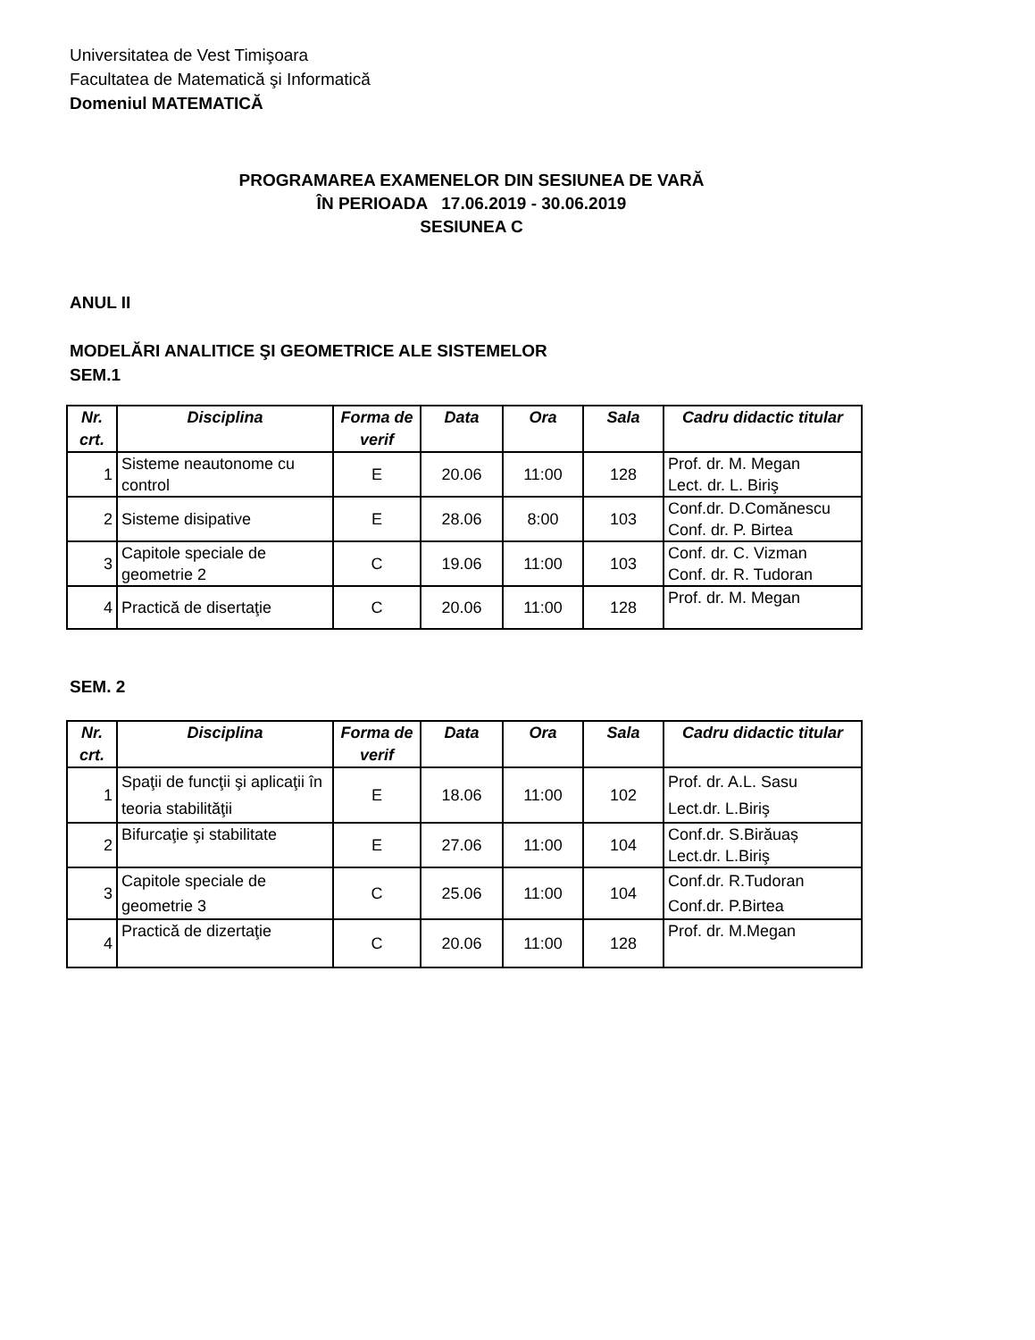Universitatea de Vest Timişoara
Facultatea de Matematică şi Informatică
Domeniul MATEMATICĂ
PROGRAMAREA EXAMENELOR DIN SESIUNEA DE VARĂ
ÎN PERIOADA 17.06.2019 - 30.06.2019
SESIUNEA C
ANUL II
MODELĂRI ANALITICE ŞI GEOMETRICE ALE SISTEMELOR
SEM.1
| Nr. crt. | Disciplina | Forma de verif | Data | Ora | Sala | Cadru didactic titular |
| --- | --- | --- | --- | --- | --- | --- |
| 1 | Sisteme neautonome cu control | E | 20.06 | 11:00 | 128 | Prof. dr. M. Megan Lect. dr. L. Biriş |
| 2 | Sisteme disipative | E | 28.06 | 8:00 | 103 | Conf.dr. D.Comănescu Conf. dr. P. Birtea |
| 3 | Capitole speciale de geometrie 2 | C | 19.06 | 11:00 | 103 | Conf. dr. C. Vizman Conf. dr. R. Tudoran |
| 4 | Practică de disertaţie | C | 20.06 | 11:00 | 128 | Prof. dr. M. Megan |
SEM. 2
| Nr. crt. | Disciplina | Forma de verif | Data | Ora | Sala | Cadru didactic titular |
| --- | --- | --- | --- | --- | --- | --- |
| 1 | Spaţii de funcţii şi aplicaţii în teoria stabilităţii | E | 18.06 | 11:00 | 102 | Prof. dr. A.L. Sasu Lect.dr. L.Biriş |
| 2 | Bifurcaţie şi stabilitate | E | 27.06 | 11:00 | 104 | Conf.dr. S.Birăuaș Lect.dr. L.Biriş |
| 3 | Capitole speciale de geometrie 3 | C | 25.06 | 11:00 | 104 | Conf.dr. R.Tudoran Conf.dr. P.Birtea |
| 4 | Practică de dizertaţie | C | 20.06 | 11:00 | 128 | Prof. dr. M.Megan |